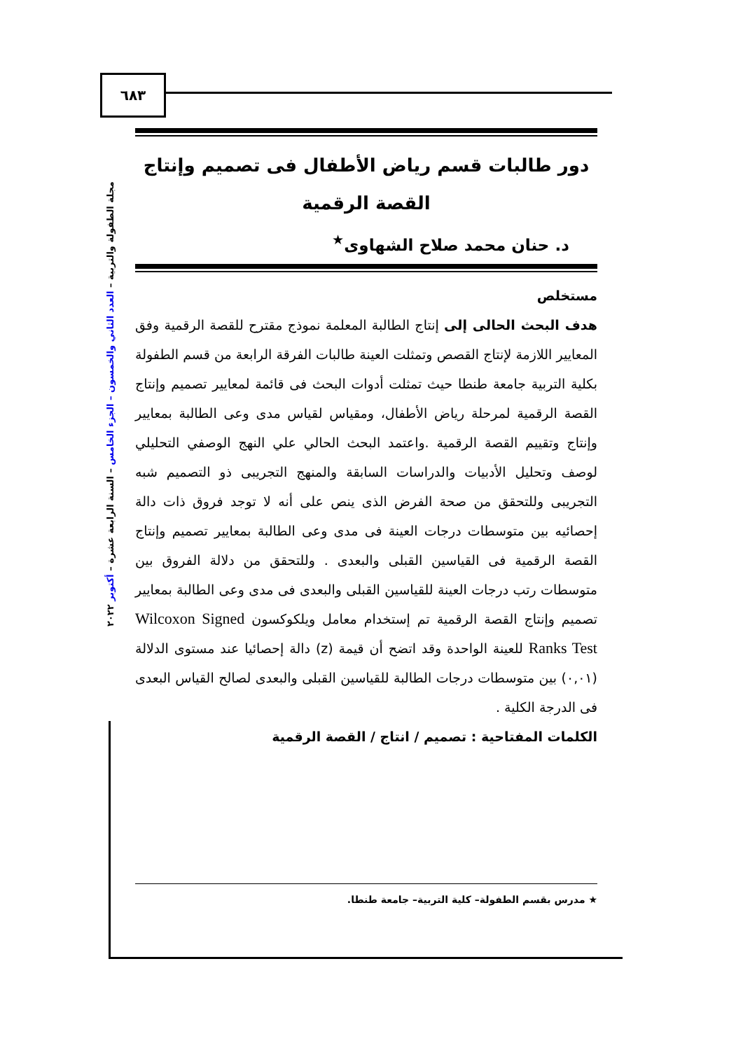٦٨٣
مجلة الطفولة والتربية – العدد الثاني والخمسون – الجزء الخامس – السنة الرابعة عشرة – أكتوبر ٢٠٢٢
دور طالبات قسم رياض الأطفال فى تصميم وإنتاج
القصة الرقمية
د. حنان محمد صلاح الشهاوى<sup>★</sup>
مستخلص
هدف البحث الحالى إلى إنتاج الطالبة المعلمة نموذج مقترح للقصة الرقمية وفق المعايير اللازمة لإنتاج القصص وتمثلت العينة طالبات الفرقة الرابعة من قسم الطفولة بكلية التربية جامعة طنطا حيث تمثلت أدوات البحث فى قائمة لمعايير تصميم وإنتاج القصة الرقمية لمرحلة رياض الأطفال، ومقياس لقياس مدى وعى الطالبة بمعايير وإنتاج وتقييم القصة الرقمية .واعتمد البحث الحالي علي النهج الوصفي التحليلي لوصف وتحليل الأدبيات والدراسات السابقة والمنهج التجريبى ذو التصميم شبه التجريبى وللتحقق من صحة الفرض الذى ينص على أنه لا توجد فروق ذات دالة إحصائيه بين متوسطات درجات العينة فى مدى وعى الطالبة بمعايير تصميم وإنتاج القصة الرقمية فى القياسين القبلى والبعدى . وللتحقق من دلالة الفروق بين متوسطات رتب درجات العينة للقياسين القبلى والبعدى فى مدى وعى الطالبة بمعايير تصميم وإنتاج القصة الرقمية تم إستخدام معامل ويلكوكسون Wilcoxon Signed Ranks Test للعينة الواحدة وقد اتضح أن قيمة (z) دالة إحصائيا عند مستوى الدلالة (٠,٠١) بين متوسطات درجات الطالبة للقياسين القبلى والبعدى لصالح القياس البعدى فى الدرجة الكلية .
الكلمات المفتاحية : تصميم / انتاج / القصة الرقمية
★ مدرس بقسم الطفولة– كلية التربية– جامعة طنطا.